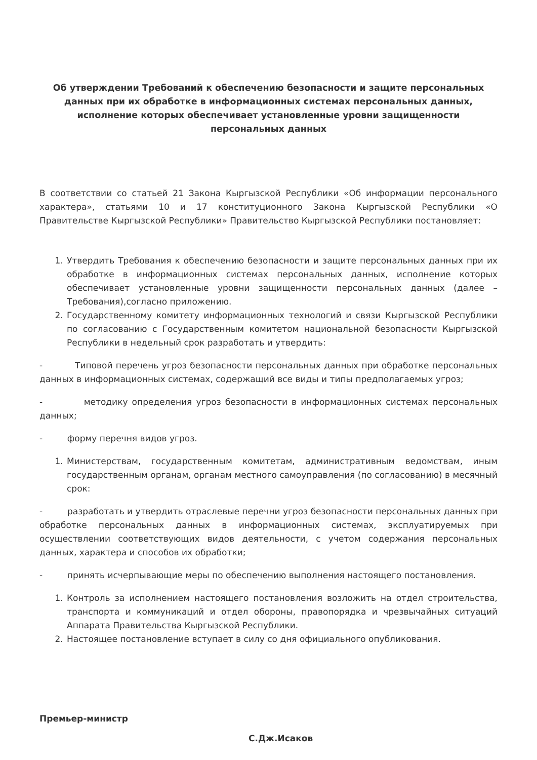Об утверждении Требований к обеспечению безопасности и защите персональных данных при их обработке в информационных системах персональных данных, исполнение которых обеспечивает установленные уровни защищенности персональных данных
В соответствии со статьей 21 Закона Кыргызской Республики «Об информации персонального характера», статьями 10 и 17 конституционного Закона Кыргызской Республики «О Правительстве Кыргызской Республики» Правительство Кыргызской Республики постановляет:
1. Утвердить Требования к обеспечению безопасности и защите персональных данных при их обработке в информационных системах персональных данных, исполнение которых обеспечивает установленные уровни защищенности персональных данных (далее – Требования),согласно приложению.
2. Государственному комитету информационных технологий и связи Кыргызской Республики по согласованию с Государственным комитетом национальной безопасности Кыргызской Республики в недельный срок разработать и утвердить:
- Типовой перечень угроз безопасности персональных данных при обработке персональных данных в информационных системах, содержащий все виды и типы предполагаемых угроз;
- методику определения угроз безопасности в информационных системах персональных данных;
- форму перечня видов угроз.
1. Министерствам, государственным комитетам, административным ведомствам, иным государственным органам, органам местного самоуправления (по согласованию) в месячный срок:
- разработать и утвердить отраслевые перечни угроз безопасности персональных данных при обработке персональных данных в информационных системах, эксплуатируемых при осуществлении соответствующих видов деятельности, с учетом содержания персональных данных, характера и способов их обработки;
- принять исчерпывающие меры по обеспечению выполнения настоящего постановления.
1. Контроль за исполнением настоящего постановления возложить на отдел строительства, транспорта и коммуникаций и отдел обороны, правопорядка и чрезвычайных ситуаций Аппарата Правительства Кыргызской Республики.
2. Настоящее постановление вступает в силу со дня официального опубликования.
Премьер-министр
С.Дж.Исаков